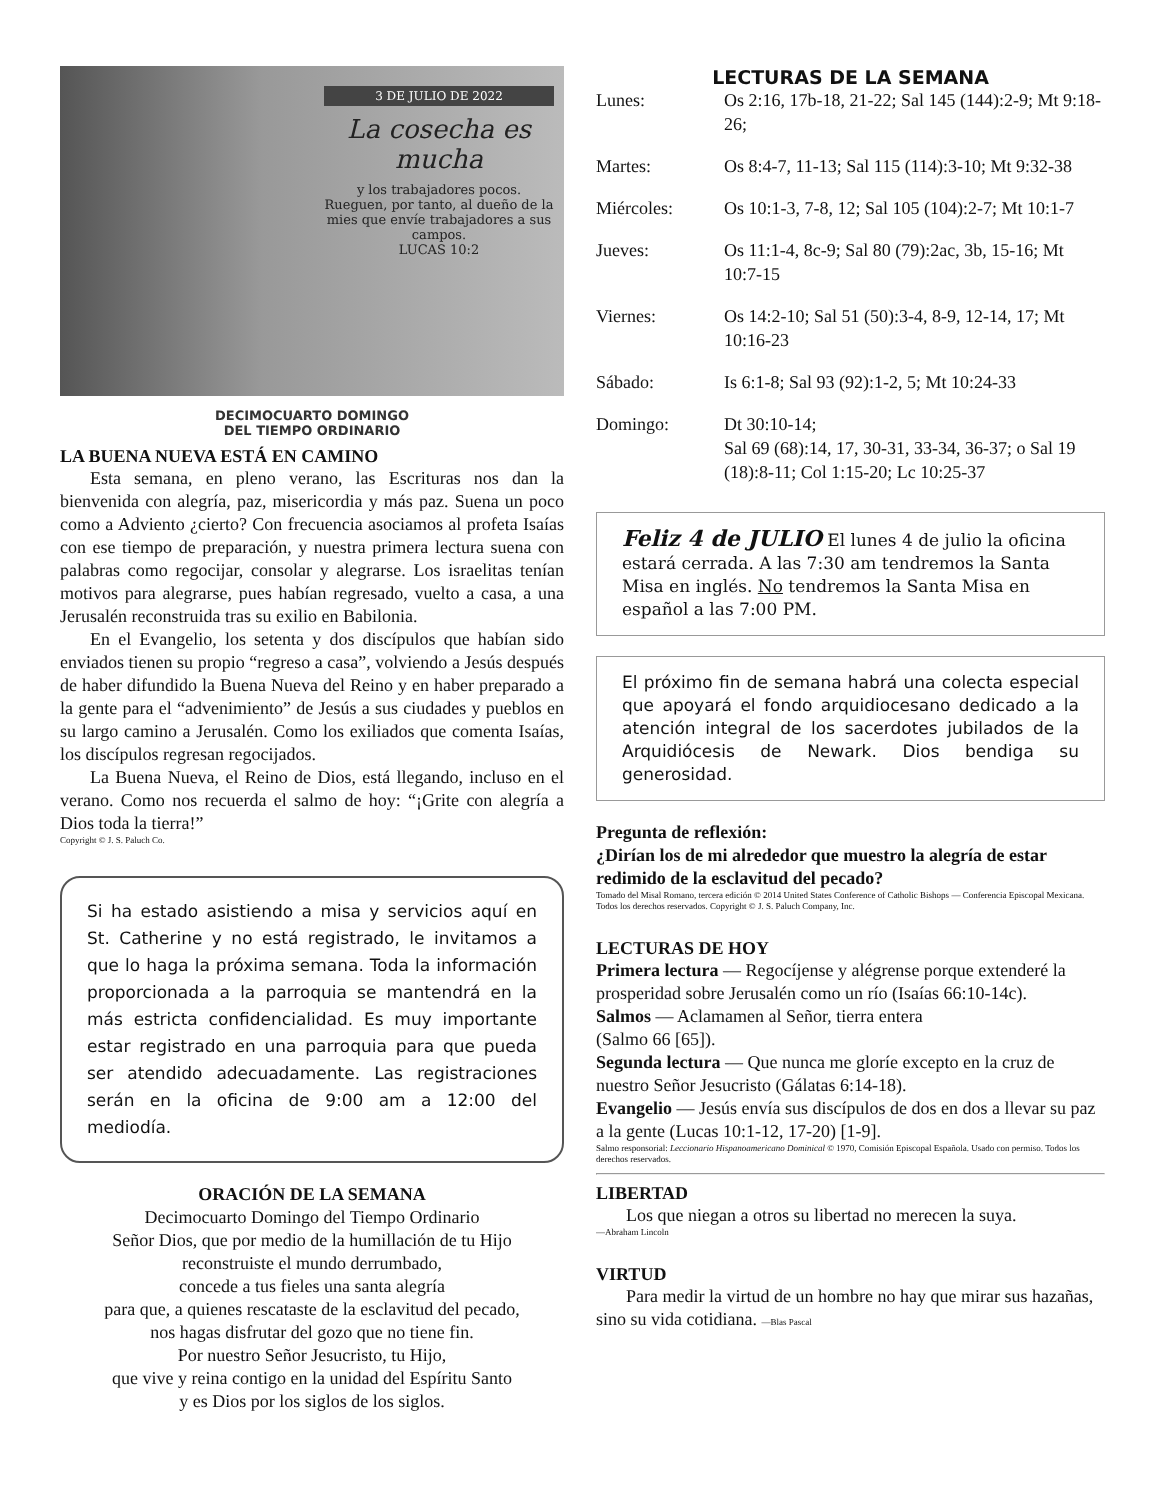3 DE JULIO DE 2022
La cosecha es mucha
y los trabajadores pocos. Rueguen, por tanto, al dueño de la mies que envíe trabajadores a sus campos.
LUCAS 10:2
DECIMOCUARTO DOMINGO
DEL TIEMPO ORDINARIO
LA BUENA NUEVA ESTÁ EN CAMINO
Esta semana, en pleno verano, las Escrituras nos dan la bienvenida con alegría, paz, misericordia y más paz. Suena un poco como a Adviento ¿cierto? Con frecuencia asociamos al profeta Isaías con ese tiempo de preparación, y nuestra primera lectura suena con palabras como regocijar, consolar y alegrarse. Los israelitas tenían motivos para alegrarse, pues habían regresado, vuelto a casa, a una Jerusalén reconstruida tras su exilio en Babilonia.
En el Evangelio, los setenta y dos discípulos que habían sido enviados tienen su propio “regreso a casa”, volviendo a Jesús después de haber difundido la Buena Nueva del Reino y en haber preparado a la gente para el “advenimiento” de Jesús a sus ciudades y pueblos en su largo camino a Jerusalén. Como los exiliados que comenta Isaías, los discípulos regresan regocijados.
La Buena Nueva, el Reino de Dios, está llegando, incluso en el verano. Como nos recuerda el salmo de hoy: “¡Grite con alegría a Dios toda la tierra!”
Copyright © J. S. Paluch Co.
Si ha estado asistiendo a misa y servicios aquí en St. Catherine y no está registrado, le invitamos a que lo haga la próxima semana. Toda la información proporcionada a la parroquia se mantendrá en la más estricta confidencialidad. Es muy importante estar registrado en una parroquia para que pueda ser atendido adecuadamente. Las registraciones serán en la oficina de 9:00 am a 12:00 del mediodía.
ORACIÓN DE LA SEMANA
Decimocuarto Domingo del Tiempo Ordinario
Señor Dios, que por medio de la humillación de tu Hijo
reconstruiste el mundo derrumbado,
concede a tus fieles una santa alegría
para que, a quienes rescataste de la esclavitud del pecado,
nos hagas disfrutar del gozo que no tiene fin.
Por nuestro Señor Jesucristo, tu Hijo,
que vive y reina contigo en la unidad del Espíritu Santo
y es Dios por los siglos de los siglos.
LECTURAS DE LA SEMANA
| Lunes: | Os 2:16, 17b-18, 21-22; Sal 145 (144):2-9; Mt 9:18-26; |
| Martes: | Os 8:4-7, 11-13; Sal 115 (114):3-10; Mt 9:32-38 |
| Miércoles: | Os 10:1-3, 7-8, 12; Sal 105 (104):2-7; Mt 10:1-7 |
| Jueves: | Os 11:1-4, 8c-9; Sal 80 (79):2ac, 3b, 15-16; Mt 10:7-15 |
| Viernes: | Os 14:2-10; Sal 51 (50):3-4, 8-9, 12-14, 17; Mt 10:16-23 |
| Sábado: | Is 6:1-8; Sal 93 (92):1-2, 5; Mt 10:24-33 |
| Domingo: | Dt 30:10-14; Sal 69 (68):14, 17, 30-31, 33-34, 36-37; o Sal 19 (18):8-11; Col 1:15-20; Lc 10:25-37 |
Feliz 4 de JULIO El lunes 4 de julio la oficina estará cerrada. A las 7:30 am tendremos la Santa Misa en inglés. No tendremos la Santa Misa en español a las 7:00 PM.
El próximo fin de semana habrá una colecta especial que apoyará el fondo arquidiocesano dedicado a la atención integral de los sacerdotes jubilados de la Arquidiócesis de Newark. Dios bendiga su generosidad.
Pregunta de reflexión:
¿Dirían los de mi alrededor que muestro la alegría de estar redimido de la esclavitud del pecado?
Tomado del Misal Romano, tercera edición © 2014 United States Conference of Catholic Bishops — Conferencia Episcopal Mexicana. Todos los derechos reservados. Copyright © J. S. Paluch Company, Inc.
LECTURAS DE HOY
Primera lectura — Regocíjense y alégrense porque extenderé la prosperidad sobre Jerusalén como un río (Isaías 66:10-14c).
Salmos — Aclamamen al Señor, tierra entera
(Salmo 66 [65]).
Segunda lectura — Que nunca me gloríe excepto en la cruz de nuestro Señor Jesucristo (Gálatas 6:14-18).
Evangelio — Jesús envía sus discípulos de dos en dos a llevar su paz a la gente (Lucas 10:1-12, 17-20) [1-9].
Salmo responsorial: Leccionario Hispanoamericano Dominical © 1970, Comisión Episcopal Española. Usado con permiso. Todos los derechos reservados.
LIBERTAD
Los que niegan a otros su libertad no merecen la suya.
—Abraham Lincoln
VIRTUD
Para medir la virtud de un hombre no hay que mirar sus hazañas, sino su vida cotidiana. —Blas Pascal